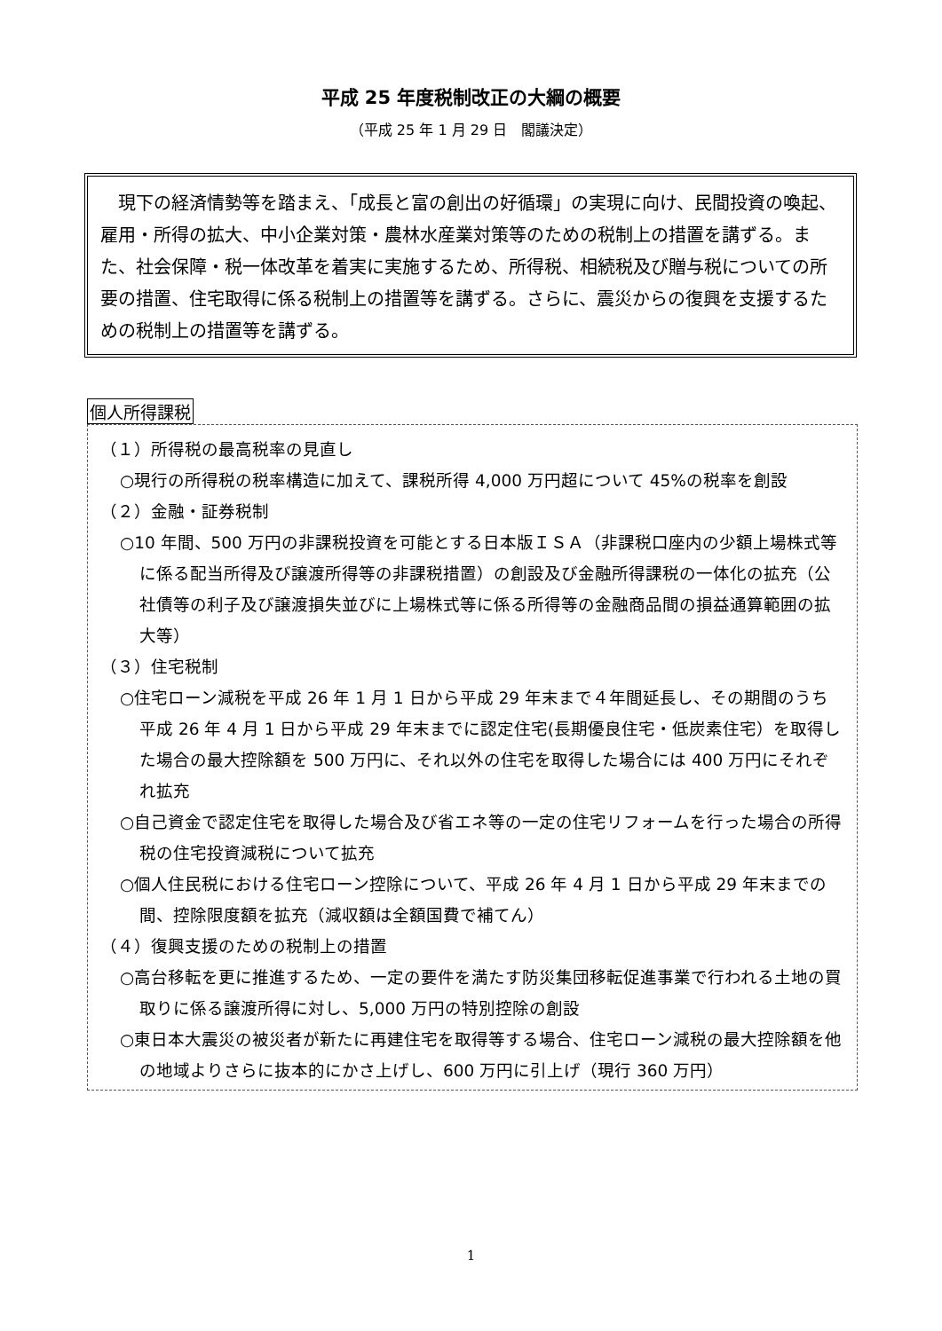平成 25 年度税制改正の大綱の概要
（平成 25 年 1 月 29 日　閣議決定）
　現下の経済情勢等を踏まえ、「成長と富の創出の好循環」の実現に向け、民間投資の喚起、雇用・所得の拡大、中小企業対策・農林水産業対策等のための税制上の措置を講ずる。また、社会保障・税一体改革を着実に実施するため、所得税、相続税及び贈与税についての所要の措置、住宅取得に係る税制上の措置等を講ずる。さらに、震災からの復興を支援するための税制上の措置等を講ずる。
個人所得課税
（１）所得税の最高税率の見直し
○現行の所得税の税率構造に加えて、課税所得 4,000 万円超について 45%の税率を創設
（２）金融・証券税制
○10 年間、500 万円の非課税投資を可能とする日本版ＩＳＡ（非課税口座内の少額上場株式等に係る配当所得及び譲渡所得等の非課税措置）の創設及び金融所得課税の一体化の拡充（公社債等の利子及び譲渡損失並びに上場株式等に係る所得等の金融商品間の損益通算範囲の拡大等）
（３）住宅税制
○住宅ローン減税を平成 26 年 1 月 1 日から平成 29 年末まで４年間延長し、その期間のうち平成 26 年 4 月 1 日から平成 29 年末までに認定住宅(長期優良住宅・低炭素住宅）を取得した場合の最大控除額を 500 万円に、それ以外の住宅を取得した場合には 400 万円にそれぞれ拡充
○自己資金で認定住宅を取得した場合及び省エネ等の一定の住宅リフォームを行った場合の所得税の住宅投資減税について拡充
○個人住民税における住宅ローン控除について、平成 26 年 4 月 1 日から平成 29 年末までの間、控除限度額を拡充（減収額は全額国費で補てん）
（４）復興支援のための税制上の措置
○高台移転を更に推進するため、一定の要件を満たす防災集団移転促進事業で行われる土地の買取りに係る譲渡所得に対し、5,000 万円の特別控除の創設
○東日本大震災の被災者が新たに再建住宅を取得等する場合、住宅ローン減税の最大控除額を他の地域よりさらに抜本的にかさ上げし、600 万円に引上げ（現行 360 万円）
1